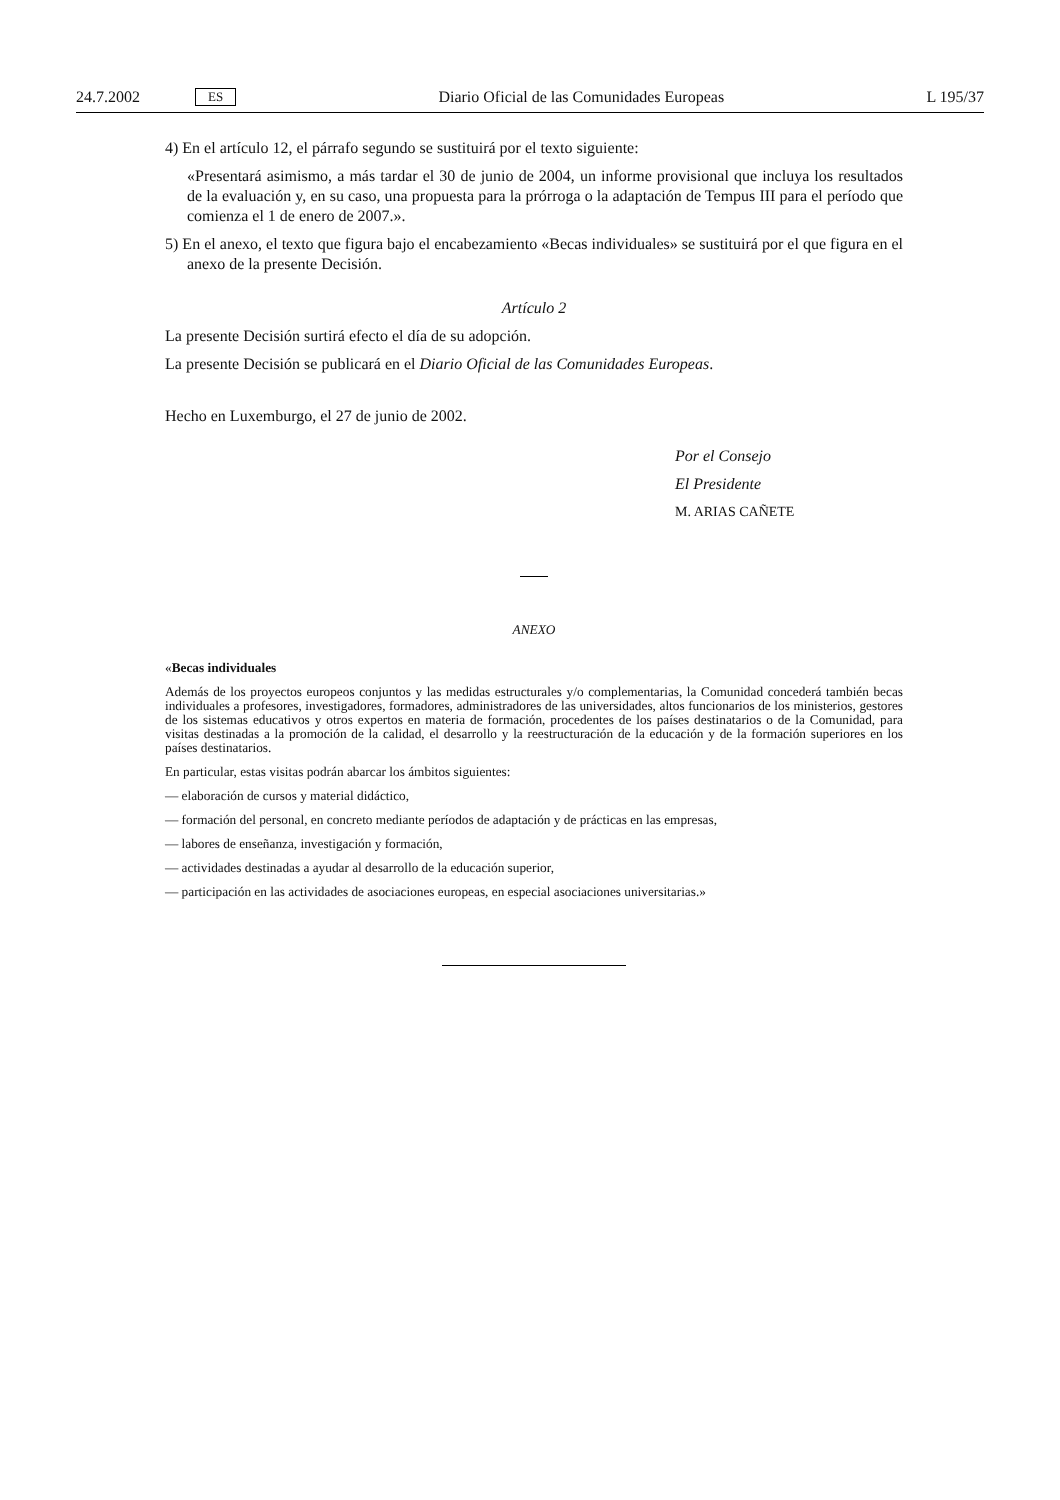24.7.2002 ES Diario Oficial de las Comunidades Europeas L 195/37
4) En el artículo 12, el párrafo segundo se sustituirá por el texto siguiente:
«Presentará asimismo, a más tardar el 30 de junio de 2004, un informe provisional que incluya los resultados de la evaluación y, en su caso, una propuesta para la prórroga o la adaptación de Tempus III para el período que comienza el 1 de enero de 2007.».
5) En el anexo, el texto que figura bajo el encabezamiento «Becas individuales» se sustituirá por el que figura en el anexo de la presente Decisión.
Artículo 2
La presente Decisión surtirá efecto el día de su adopción.
La presente Decisión se publicará en el Diario Oficial de las Comunidades Europeas.
Hecho en Luxemburgo, el 27 de junio de 2002.
Por el Consejo
El Presidente
M. ARIAS CAÑETE
ANEXO
«Becas individuales
Además de los proyectos europeos conjuntos y las medidas estructurales y/o complementarias, la Comunidad concederá también becas individuales a profesores, investigadores, formadores, administradores de las universidades, altos funcionarios de los ministerios, gestores de los sistemas educativos y otros expertos en materia de formación, procedentes de los países destinatarios o de la Comunidad, para visitas destinadas a la promoción de la calidad, el desarrollo y la reestructuración de la educación y de la formación superiores en los países destinatarios.
En particular, estas visitas podrán abarcar los ámbitos siguientes:
— elaboración de cursos y material didáctico,
— formación del personal, en concreto mediante períodos de adaptación y de prácticas en las empresas,
— labores de enseñanza, investigación y formación,
— actividades destinadas a ayudar al desarrollo de la educación superior,
— participación en las actividades de asociaciones europeas, en especial asociaciones universitarias.»